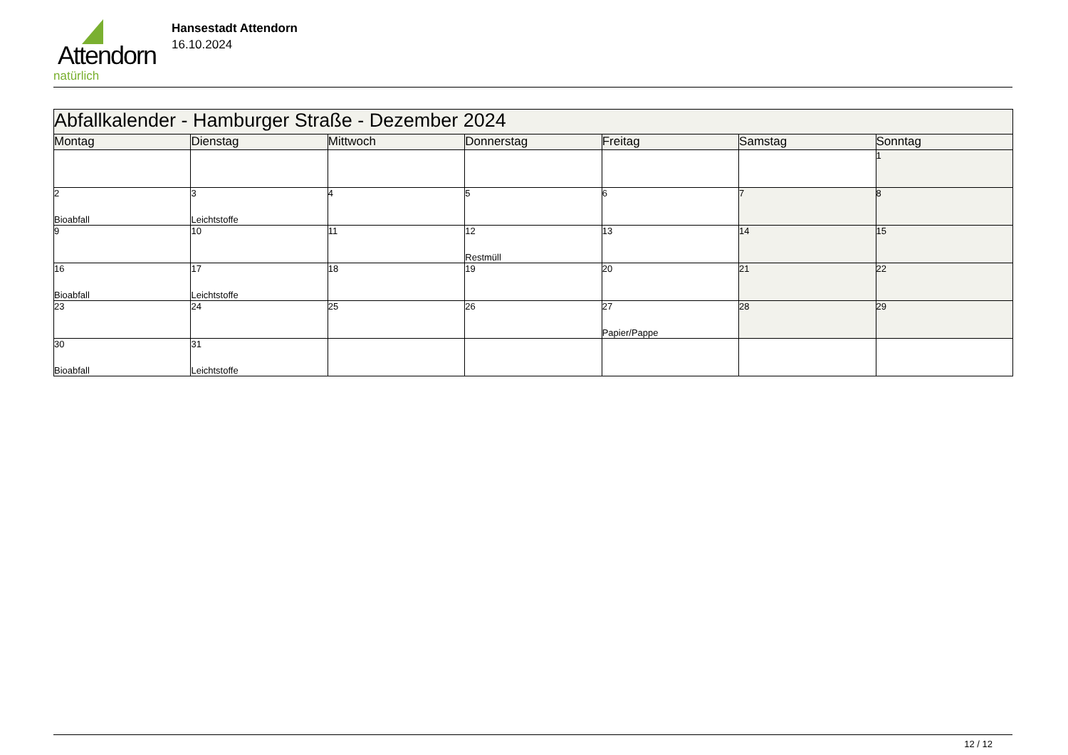Attendorn
natürlich
Hansestadt Attendorn
16.10.2024
| Abfallkalender - Hamburger Straße - Dezember 2024 | | | | | | |
| Montag | Dienstag | Mittwoch | Donnerstag | Freitag | Samstag | Sonntag |
| | | | | | | 1 |
| 2 Bioabfall | 3 Leichtstoffe | 4 | 5 | 6 | 7 | 8 |
| 9 | 10 | 11 | 12 Restmüll | 13 | 14 | 15 |
| 16 Bioabfall | 17 Leichtstoffe | 18 | 19 | 20 | 21 | 22 |
| 23 | 24 | 25 | 26 | 27 Papier/Pappe | 28 | 29 |
| 30 Bioabfall | 31 Leichtstoffe | | | | | |
12 / 12